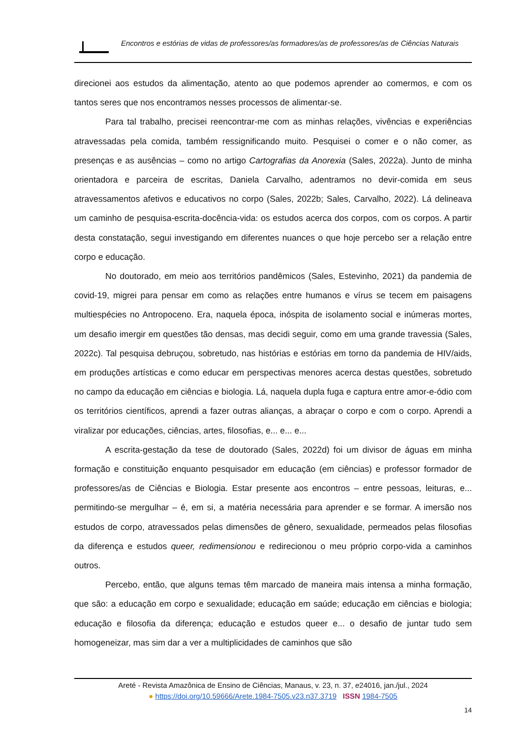Encontros e estórias de vidas de professores/as formadores/as de professores/as de Ciências Naturais
direcionei aos estudos da alimentação, atento ao que podemos aprender ao comermos, e com os tantos seres que nos encontramos nesses processos de alimentar-se.
Para tal trabalho, precisei reencontrar-me com as minhas relações, vivências e experiências atravessadas pela comida, também ressignificando muito. Pesquisei o comer e o não comer, as presenças e as ausências – como no artigo Cartografias da Anorexia (Sales, 2022a). Junto de minha orientadora e parceira de escritas, Daniela Carvalho, adentramos no devir-comida em seus atravessamentos afetivos e educativos no corpo (Sales, 2022b; Sales, Carvalho, 2022). Lá delineava um caminho de pesquisa-escrita-docência-vida: os estudos acerca dos corpos, com os corpos. A partir desta constatação, segui investigando em diferentes nuances o que hoje percebo ser a relação entre corpo e educação.
No doutorado, em meio aos territórios pandêmicos (Sales, Estevinho, 2021) da pandemia de covid-19, migrei para pensar em como as relações entre humanos e vírus se tecem em paisagens multiespécies no Antropoceno. Era, naquela época, inóspita de isolamento social e inúmeras mortes, um desafio imergir em questões tão densas, mas decidi seguir, como em uma grande travessia (Sales, 2022c). Tal pesquisa debruçou, sobretudo, nas histórias e estórias em torno da pandemia de HIV/aids, em produções artísticas e como educar em perspectivas menores acerca destas questões, sobretudo no campo da educação em ciências e biologia. Lá, naquela dupla fuga e captura entre amor-e-ódio com os territórios científicos, aprendi a fazer outras alianças, a abraçar o corpo e com o corpo. Aprendi a viralizar por educações, ciências, artes, filosofias, e... e... e...
A escrita-gestação da tese de doutorado (Sales, 2022d) foi um divisor de águas em minha formação e constituição enquanto pesquisador em educação (em ciências) e professor formador de professores/as de Ciências e Biologia. Estar presente aos encontros – entre pessoas, leituras, e... permitindo-se mergulhar – é, em si, a matéria necessária para aprender e se formar. A imersão nos estudos de corpo, atravessados pelas dimensões de gênero, sexualidade, permeados pelas filosofias da diferença e estudos queer, redimensionou e redirecionou o meu próprio corpo-vida a caminhos outros.
Percebo, então, que alguns temas têm marcado de maneira mais intensa a minha formação, que são: a educação em corpo e sexualidade; educação em saúde; educação em ciências e biologia; educação e filosofia da diferença; educação e estudos queer e... o desafio de juntar tudo sem homogeneizar, mas sim dar a ver a multiplicidades de caminhos que são
Areté - Revista Amazônica de Ensino de Ciências, Manaus, v. 23, n. 37, e24016, jan./jul., 2024
● https://doi.org/10.59666/Arete.1984-7505.v23.n37.3719 ISSN 1984-7505
14